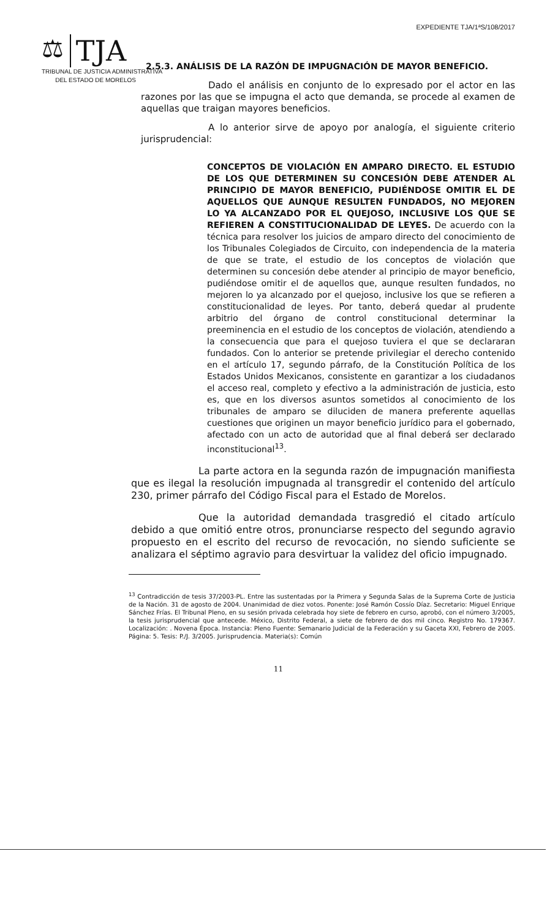EXPEDIENTE TJA/1ªS/108/2017
⚖ TJA
TRIBUNAL DE JUSTICIA ADMINISTRATIVA
DEL ESTADO DE MORELOS
2.5.3. ANÁLISIS DE LA RAZÓN DE IMPUGNACIÓN DE MAYOR BENEFICIO.
Dado el análisis en conjunto de lo expresado por el actor en las razones por las que se impugna el acto que demanda, se procede al examen de aquellas que traigan mayores beneficios.
A lo anterior sirve de apoyo por analogía, el siguiente criterio jurisprudencial:
CONCEPTOS DE VIOLACIÓN EN AMPARO DIRECTO. EL ESTUDIO DE LOS QUE DETERMINEN SU CONCESIÓN DEBE ATENDER AL PRINCIPIO DE MAYOR BENEFICIO, PUDIÉNDOSE OMITIR EL DE AQUELLOS QUE AUNQUE RESULTEN FUNDADOS, NO MEJOREN LO YA ALCANZADO POR EL QUEJOSO, INCLUSIVE LOS QUE SE REFIEREN A CONSTITUCIONALIDAD DE LEYES. De acuerdo con la técnica para resolver los juicios de amparo directo del conocimiento de los Tribunales Colegiados de Circuito, con independencia de la materia de que se trate, el estudio de los conceptos de violación que determinen su concesión debe atender al principio de mayor beneficio, pudiéndose omitir el de aquellos que, aunque resulten fundados, no mejoren lo ya alcanzado por el quejoso, inclusive los que se refieren a constitucionalidad de leyes. Por tanto, deberá quedar al prudente arbitrio del órgano de control constitucional determinar la preeminencia en el estudio de los conceptos de violación, atendiendo a la consecuencia que para el quejoso tuviera el que se declararan fundados. Con lo anterior se pretende privilegiar el derecho contenido en el artículo 17, segundo párrafo, de la Constitución Política de los Estados Unidos Mexicanos, consistente en garantizar a los ciudadanos el acceso real, completo y efectivo a la administración de justicia, esto es, que en los diversos asuntos sometidos al conocimiento de los tribunales de amparo se diluciden de manera preferente aquellas cuestiones que originen un mayor beneficio jurídico para el gobernado, afectado con un acto de autoridad que al final deberá ser declarado inconstitucional<sup>13</sup>.
La parte actora en la segunda razón de impugnación manifiesta que es ilegal la resolución impugnada al transgredir el contenido del artículo 230, primer párrafo del Código Fiscal para el Estado de Morelos.
Que la autoridad demandada trasgredió el citado artículo debido a que omitió entre otros, pronunciarse respecto del segundo agravio propuesto en el escrito del recurso de revocación, no siendo suficiente se analizara el séptimo agravio para desvirtuar la validez del oficio impugnado.
<sup>13</sup> Contradicción de tesis 37/2003-PL. Entre las sustentadas por la Primera y Segunda Salas de la Suprema Corte de Justicia de la Nación. 31 de agosto de 2004. Unanimidad de diez votos. Ponente: José Ramón Cossío Díaz. Secretario: Miguel Enrique Sánchez Frías. El Tribunal Pleno, en su sesión privada celebrada hoy siete de febrero en curso, aprobó, con el número 3/2005, la tesis jurisprudencial que antecede. México, Distrito Federal, a siete de febrero de dos mil cinco. Registro No. 179367. Localización: . Novena Época. Instancia: Pleno Fuente: Semanario Judicial de la Federación y su Gaceta XXI, Febrero de 2005. Página: 5. Tesis: P./J. 3/2005. Jurisprudencia. Materia(s): Común
11